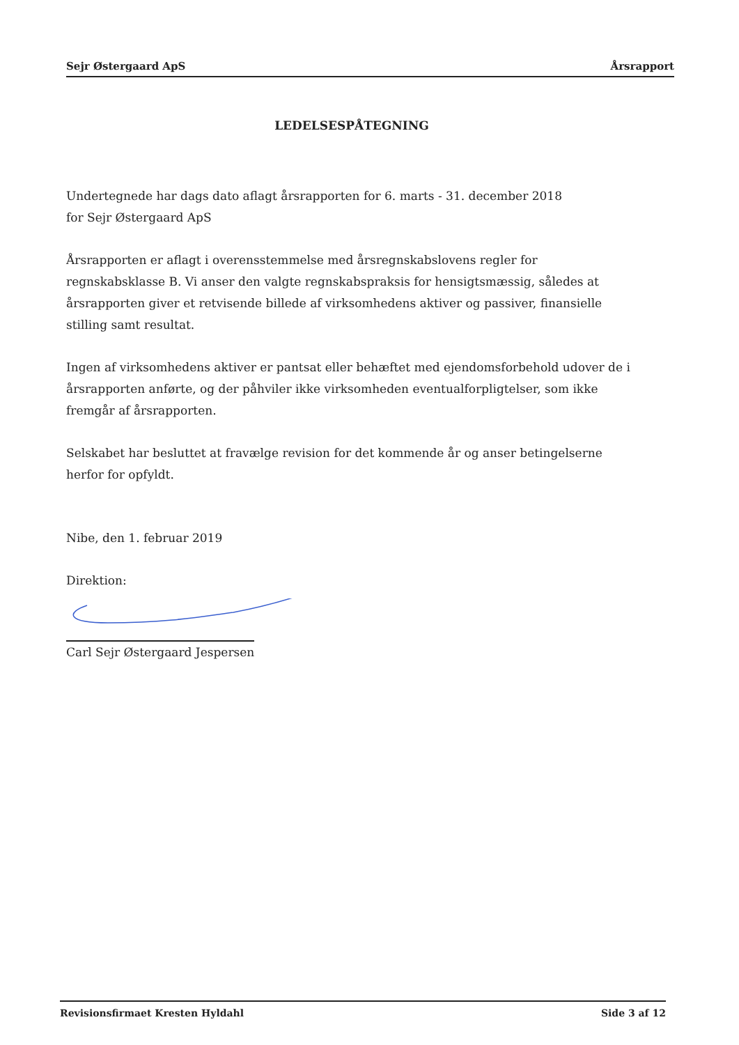Sejr Østergaard ApS Årsrapport
LEDELSESPÅTEGNING
Undertegnede har dags dato aflagt årsrapporten for 6. marts - 31. december 2018
for Sejr Østergaard ApS
Årsrapporten er aflagt i overensstemmelse med årsregnskabslovens regler for regnskabsklasse B. Vi anser den valgte regnskabspraksis for hensigtsmæssig, således at årsrapporten giver et retvisende billede af virksomhedens aktiver og passiver, finansielle stilling samt resultat.
Ingen af virksomhedens aktiver er pantsat eller behæftet med ejendomsforbehold udover de i årsrapporten anførte, og der påhviler ikke virksomheden eventualforpligtelser, som ikke fremgår af årsrapporten.
Selskabet har besluttet at fravælge revision for det kommende år og anser betingelserne herfor for opfyldt.
Nibe, den 1. februar 2019
Direktion:
Carl Sejr Østergaard Jespersen
Revisionsfirmaet Kresten Hyldahl Side 3 af 12